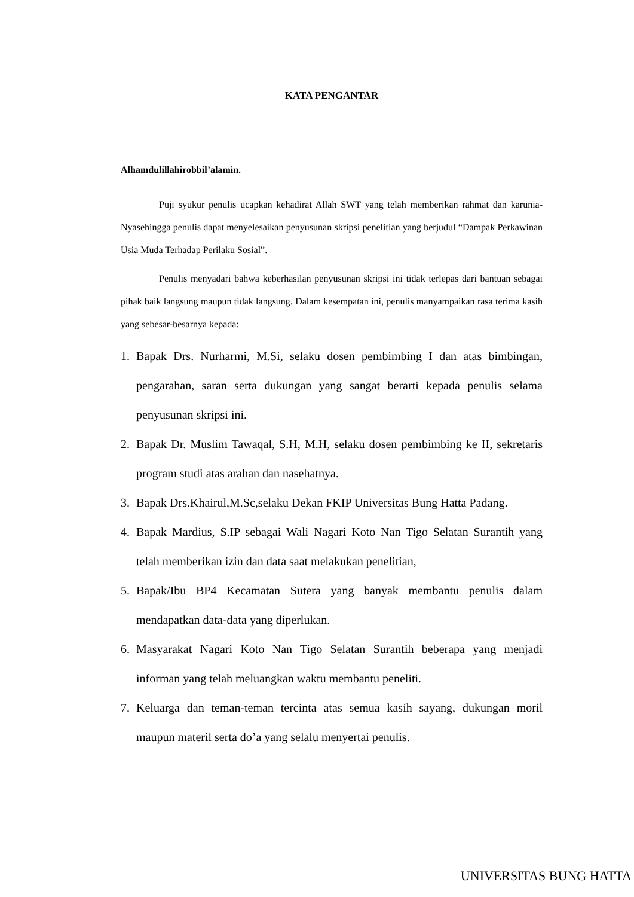KATA PENGANTAR
Alhamdulillahirobbil’alamin.
Puji syukur penulis ucapkan kehadirat Allah SWT yang telah memberikan rahmat dan karunia-Nyasehingga penulis dapat menyelesaikan penyusunan skripsi penelitian yang berjudul “Dampak Perkawinan Usia Muda Terhadap Perilaku Sosial”.
Penulis menyadari bahwa keberhasilan penyusunan skripsi ini tidak terlepas dari bantuan sebagai pihak baik langsung maupun tidak langsung. Dalam kesempatan ini, penulis manyampaikan rasa terima kasih yang sebesar-besarnya kepada:
1. Bapak Drs. Nurharmi, M.Si, selaku dosen pembimbing I dan atas bimbingan, pengarahan, saran serta dukungan yang sangat berarti kepada penulis selama penyusunan skripsi ini.
2. Bapak Dr. Muslim Tawaqal, S.H, M.H, selaku dosen pembimbing ke II, sekretaris program studi atas arahan dan nasehatnya.
3. Bapak Drs.Khairul,M.Sc,selaku Dekan FKIP Universitas Bung Hatta Padang.
4. Bapak Mardius, S.IP sebagai Wali Nagari Koto Nan Tigo Selatan Surantih yang telah memberikan izin dan data saat melakukan penelitian,
5. Bapak/Ibu BP4 Kecamatan Sutera yang banyak membantu penulis dalam mendapatkan data-data yang diperlukan.
6. Masyarakat Nagari Koto Nan Tigo Selatan Surantih beberapa yang menjadi informan yang telah meluangkan waktu membantu peneliti.
7. Keluarga dan teman-teman tercinta atas semua kasih sayang, dukungan moril maupun materil serta do’a yang selalu menyertai penulis.
UNIVERSITAS BUNG HATTA